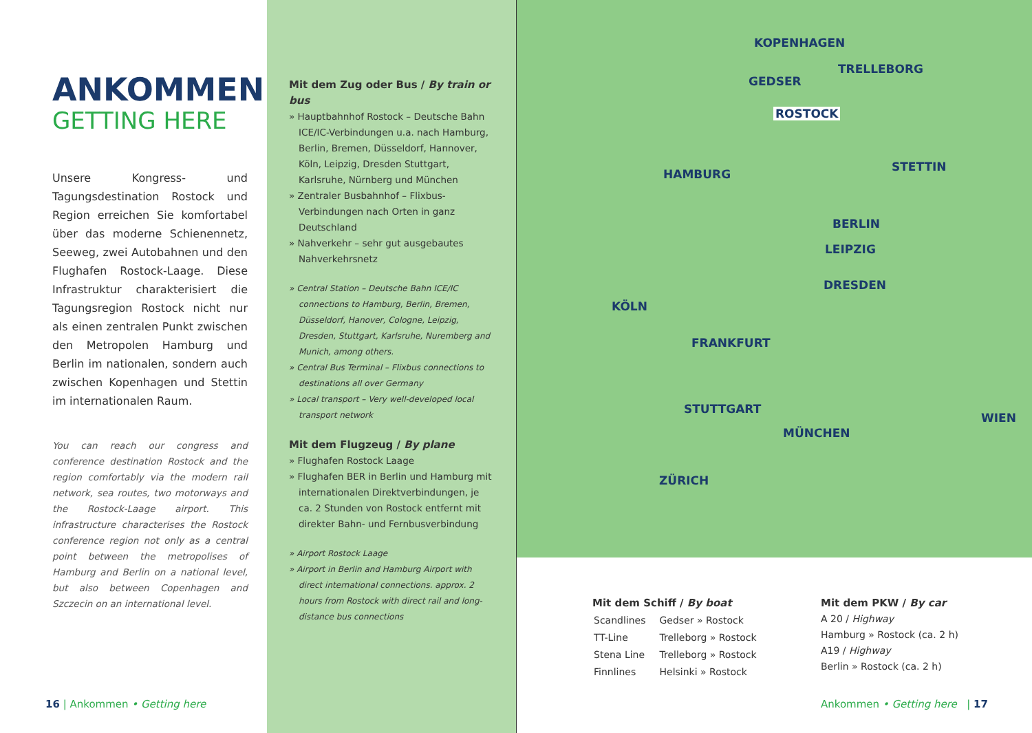ANKOMMEN
GETTING HERE
Unsere Kongress- und Tagungsdestination Rostock und Region erreichen Sie komfortabel über das moderne Schienennetz, Seeweg, zwei Autobahnen und den Flughafen Rostock-Laage. Diese Infrastruktur charakterisiert die Tagungsregion Rostock nicht nur als einen zentralen Punkt zwischen den Metropolen Hamburg und Berlin im nationalen, sondern auch zwischen Kopenhagen und Stettin im internationalen Raum.
You can reach our congress and conference destination Rostock and the region comfortably via the modern rail network, sea routes, two motorways and the Rostock-Laage airport. This infrastructure characterises the Rostock conference region not only as a central point between the metropolises of Hamburg and Berlin on a national level, but also between Copenhagen and Szczecin on an international level.
Mit dem Zug oder Bus / By train or bus
» Hauptbahnhof Rostock – Deutsche Bahn ICE/IC-Verbindungen u.a. nach Hamburg, Berlin, Bremen, Düsseldorf, Hannover, Köln, Leipzig, Dresden Stuttgart, Karlsruhe, Nürnberg und München
» Zentraler Busbahnhof – Flixbus-Verbindungen nach Orten in ganz Deutschland
» Nahverkehr – sehr gut ausgebautes Nahverkehrsnetz
» Central Station – Deutsche Bahn ICE/IC connections to Hamburg, Berlin, Bremen, Düsseldorf, Hanover, Cologne, Leipzig, Dresden, Stuttgart, Karlsruhe, Nuremberg and Munich, among others.
» Central Bus Terminal – Flixbus connections to destinations all over Germany
» Local transport – Very well-developed local transport network
Mit dem Flugzeug / By plane
» Flughafen Rostock Laage
» Flughafen BER in Berlin und Hamburg mit internationalen Direktverbindungen, je ca. 2 Stunden von Rostock entfernt mit direkter Bahn- und Fernbusverbindung
» Airport Rostock Laage
» Airport in Berlin and Hamburg Airport with direct international connections. approx. 2 hours from Rostock with direct rail and long-distance bus connections
KOPENHAGEN
TRELLEBORG
GEDSER
ROSTOCK
HAMBURG
STETTIN
BERLIN
LEIPZIG
DRESDEN
KÖLN
FRANKFURT
STUTTGART
WIEN
MÜNCHEN
ZÜRICH
Mit dem Schiff / By boat
| Scandlines | Gedser » Rostock |
| TT-Line | Trelleborg » Rostock |
| Stena Line | Trelleborg » Rostock |
| Finnlines | Helsinki » Rostock |
Mit dem PKW / By car
A 20 / Highway
Hamburg » Rostock (ca. 2 h)
A19 / Highway
Berlin » Rostock (ca. 2 h)
16 | Ankommen • Getting here Ankommen • Getting here | 17